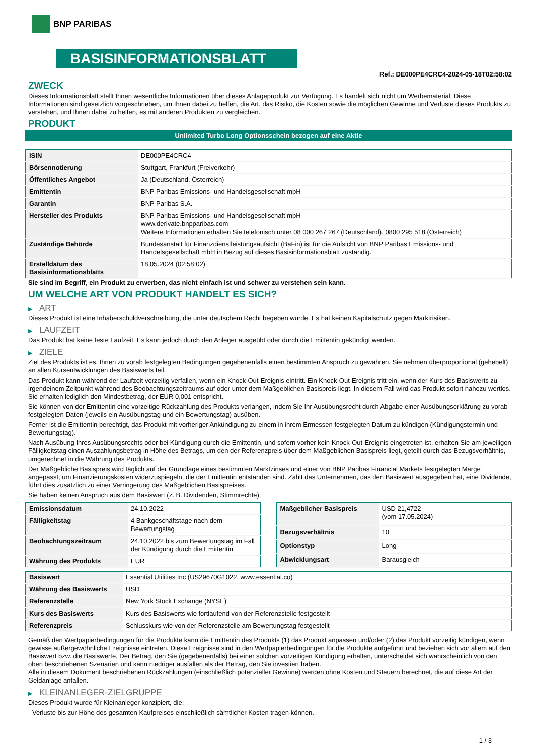BNP PARIBAS
BASISINFORMATIONSBLATT
Ref.: DE000PE4CRC4-2024-05-18T02:58:02
ZWECK
Dieses Informationsblatt stellt Ihnen wesentliche Informationen über dieses Anlageprodukt zur Verfügung. Es handelt sich nicht um Werbematerial. Diese Informationen sind gesetzlich vorgeschrieben, um Ihnen dabei zu helfen, die Art, das Risiko, die Kosten sowie die möglichen Gewinne und Verluste dieses Produkts zu verstehen, und Ihnen dabei zu helfen, es mit anderen Produkten zu vergleichen.
PRODUKT
Unlimited Turbo Long Optionsschein bezogen auf eine Aktie
| ISIN | DE000PE4CRC4 |
| Börsennotierung | Stuttgart, Frankfurt (Freiverkehr) |
| Öffentliches Angebot | Ja (Deutschland, Österreich) |
| Emittentin | BNP Paribas Emissions- und Handelsgesellschaft mbH |
| Garantin | BNP Paribas S.A. |
| Hersteller des Produkts | BNP Paribas Emissions- und Handelsgesellschaft mbH www.derivate.bnpparibas.com Weitere Informationen erhalten Sie telefonisch unter 08 000 267 267 (Deutschland), 0800 295 518 (Österreich) |
| Zuständige Behörde | Bundesanstalt für Finanzdienstleistungsaufsicht (BaFin) ist für die Aufsicht von BNP Paribas Emissions- und Handelsgesellschaft mbH in Bezug auf dieses Basisinformationsblatt zuständig. |
| Erstelldatum des Basisinformationsblatts | 18.05.2024 (02:58:02) |
Sie sind im Begriff, ein Produkt zu erwerben, das nicht einfach ist und schwer zu verstehen sein kann.
UM WELCHE ART VON PRODUKT HANDELT ES SICH?
▶ ART
Dieses Produkt ist eine Inhaberschuldverschreibung, die unter deutschem Recht begeben wurde. Es hat keinen Kapitalschutz gegen Marktrisiken.
▶ LAUFZEIT
Das Produkt hat keine feste Laufzeit. Es kann jedoch durch den Anleger ausgeübt oder durch die Emittentin gekündigt werden.
▶ ZIELE
Ziel des Produkts ist es, Ihnen zu vorab festgelegten Bedingungen gegebenenfalls einen bestimmten Anspruch zu gewähren. Sie nehmen überproportional (gehebelt) an allen Kursentwicklungen des Basiswerts teil.
Das Produkt kann während der Laufzeit vorzeitig verfallen, wenn ein Knock-Out-Ereignis eintritt. Ein Knock-Out-Ereignis tritt ein, wenn der Kurs des Basiswerts zu irgendeinem Zeitpunkt während des Beobachtungszeitraums auf oder unter dem Maßgeblichen Basispreis liegt. In diesem Fall wird das Produkt sofort nahezu wertlos. Sie erhalten lediglich den Mindestbetrag, der EUR 0,001 entspricht.
Sie können von der Emittentin eine vorzeitige Rückzahlung des Produkts verlangen, indem Sie Ihr Ausübungsrecht durch Abgabe einer Ausübungserklärung zu vorab festgelegten Daten (jeweils ein Ausübungstag und ein Bewertungstag) ausüben.
Ferner ist die Emittentin berechtigt, das Produkt mit vorheriger Ankündigung zu einem in ihrem Ermessen festgelegten Datum zu kündigen (Kündigungstermin und Bewertungstag).
Nach Ausübung Ihres Ausübungsrechts oder bei Kündigung durch die Emittentin, und sofern vorher kein Knock-Out-Ereignis eingetreten ist, erhalten Sie am jeweiligen Fälligkeitstag einen Auszahlungsbetrag in Höhe des Betrags, um den der Referenzpreis über dem Maßgeblichen Basispreis liegt, geteilt durch das Bezugsverhältnis, umgerechnet in die Währung des Produkts.
Der Maßgebliche Basispreis wird täglich auf der Grundlage eines bestimmten Marktzinses und einer von BNP Paribas Financial Markets festgelegten Marge angepasst, um Finanzierungskosten widerzuspiegeln, die der Emittentin entstanden sind. Zahlt das Unternehmen, das den Basiswert ausgegeben hat, eine Dividende, führt dies zusätzlich zu einer Verringerung des Maßgeblichen Basispreises.
Sie haben keinen Anspruch aus dem Basiswert (z. B. Dividenden, Stimmrechte).
| Emissionsdatum | 24.10.2022 |
| Fälligkeitstag | 4 Bankgeschäftstage nach dem Bewertungstag |
| Beobachtungszeitraum | 24.10.2022 bis zum Bewertungstag im Fall der Kündigung durch die Emittentin |
| Währung des Produkts | EUR |
| Maßgeblicher Basispreis | USD 21,4722 (vom 17.05.2024) |
| Bezugsverhältnis | 10 |
| Optionstyp | Long |
| Abwicklungsart | Barausgleich |
| Basiswert | Essential Utilities Inc (US29670G1022, www.essential.co) |
| Währung des Basiswerts | USD |
| Referenzstelle | New York Stock Exchange (NYSE) |
| Kurs des Basiswerts | Kurs des Basiswerts wie fortlaufend von der Referenzstelle festgestellt |
| Referenzpreis | Schlusskurs wie von der Referenzstelle am Bewertungstag festgestellt |
Gemäß den Wertpapierbedingungen für die Produkte kann die Emittentin des Produkts (1) das Produkt anpassen und/oder (2) das Produkt vorzeitig kündigen, wenn gewisse außergewöhnliche Ereignisse eintreten. Diese Ereignisse sind in den Wertpapierbedingungen für die Produkte aufgeführt und beziehen sich vor allem auf den Basiswert bzw. die Basiswerte. Der Betrag, den Sie (gegebenenfalls) bei einer solchen vorzeitigen Kündigung erhalten, unterscheidet sich wahrscheinlich von den oben beschriebenen Szenarien und kann niedriger ausfallen als der Betrag, den Sie investiert haben.
Alle in diesem Dokument beschriebenen Rückzahlungen (einschließlich potenzieller Gewinne) werden ohne Kosten und Steuern berechnet, die auf diese Art der Geldanlage anfallen.
▶ KLEINANLEGER-ZIELGRUPPE
Dieses Produkt wurde für Kleinanleger konzipiert, die:
- Verluste bis zur Höhe des gesamten Kaufpreises einschließlich sämtlicher Kosten tragen können.
1 / 3